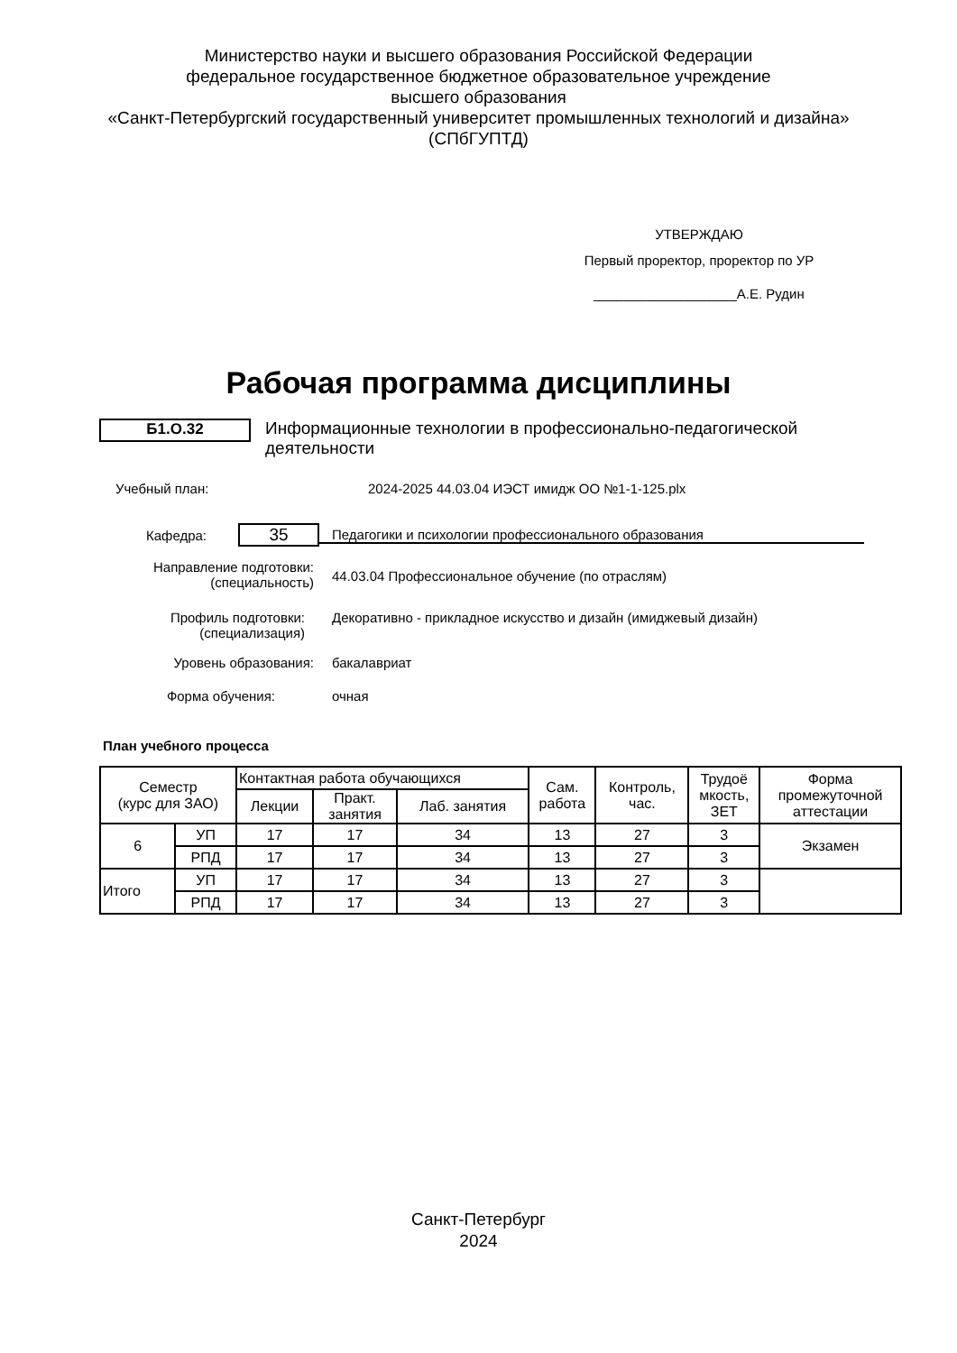Министерство науки и высшего образования Российской Федерации
федеральное государственное бюджетное образовательное учреждение
высшего образования
«Санкт-Петербургский государственный университет промышленных технологий и дизайна»
(СПбГУПТД)
УТВЕРЖДАЮ
Первый проректор, проректор по УР
___________________А.Е. Рудин
Рабочая программа дисциплины
Б1.О.32
Информационные технологии в профессионально-педагогической деятельности
Учебный план: 2024-2025 44.03.04 ИЭСТ имидж ОО №1-1-125.plx
Кафедра:
35
Педагогики и психологии профессионального образования
Направление подготовки:
(специальность)
44.03.04 Профессиональное обучение (по отраслям)
Профиль подготовки:
(специализация)
Декоративно - прикладное искусство и дизайн (имиджевый дизайн)
Уровень образования: бакалавриат
Форма обучения: очная
План учебного процесса
| Семестр (курс для ЗАО) | | Контактная работа обучающихся | | | Сам. работа | Контроль, час. | Трудоё мкость, ЗЕТ | Форма промежуточной аттестации |
| | | Лекции | Практ. занятия | Лаб. занятия | | | | |
| 6 | УП | 17 | 17 | 34 | 13 | 27 | 3 | Экзамен |
| | РПД | 17 | 17 | 34 | 13 | 27 | 3 | |
| Итого | УП | 17 | 17 | 34 | 13 | 27 | 3 | |
| | РПД | 17 | 17 | 34 | 13 | 27 | 3 | |
Санкт-Петербург
2024